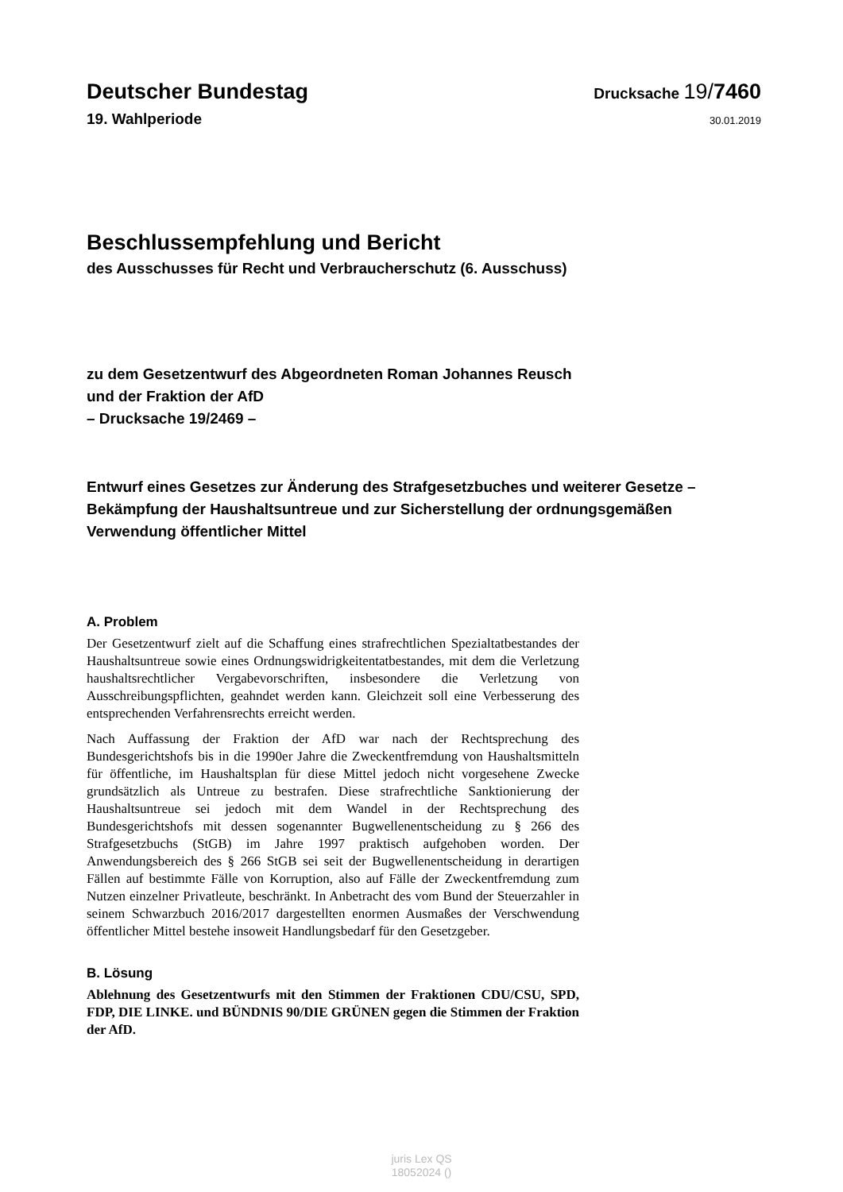Deutscher Bundestag Drucksache 19/7460
19. Wahlperiode 30.01.2019
Beschlussempfehlung und Bericht
des Ausschusses für Recht und Verbraucherschutz (6. Ausschuss)
zu dem Gesetzentwurf des Abgeordneten Roman Johannes Reusch
und der Fraktion der AfD
– Drucksache 19/2469 –
Entwurf eines Gesetzes zur Änderung des Strafgesetzbuches und weiterer Gesetze – Bekämpfung der Haushaltsuntreue und zur Sicherstellung der ordnungsgemäßen Verwendung öffentlicher Mittel
A. Problem
Der Gesetzentwurf zielt auf die Schaffung eines strafrechtlichen Spezialtatbestandes der Haushaltsuntreue sowie eines Ordnungswidrigkeitentatbestandes, mit dem die Verletzung haushaltsrechtlicher Vergabevorschriften, insbesondere die Verletzung von Ausschreibungspflichten, geahndet werden kann. Gleichzeit soll eine Verbesserung des entsprechenden Verfahrensrechts erreicht werden.
Nach Auffassung der Fraktion der AfD war nach der Rechtsprechung des Bundesgerichtshofs bis in die 1990er Jahre die Zweckentfremdung von Haushaltsmitteln für öffentliche, im Haushaltsplan für diese Mittel jedoch nicht vorgesehene Zwecke grundsätzlich als Untreue zu bestrafen. Diese strafrechtliche Sanktionierung der Haushaltsuntreue sei jedoch mit dem Wandel in der Rechtsprechung des Bundesgerichtshofs mit dessen sogenannter Bugwellenentscheidung zu § 266 des Strafgesetzbuchs (StGB) im Jahre 1997 praktisch aufgehoben worden. Der Anwendungsbereich des § 266 StGB sei seit der Bugwellenentscheidung in derartigen Fällen auf bestimmte Fälle von Korruption, also auf Fälle der Zweckentfremdung zum Nutzen einzelner Privatleute, beschränkt. In Anbetracht des vom Bund der Steuerzahler in seinem Schwarzbuch 2016/2017 dargestellten enormen Ausmaßes der Verschwendung öffentlicher Mittel bestehe insoweit Handlungsbedarf für den Gesetzgeber.
B. Lösung
Ablehnung des Gesetzentwurfs mit den Stimmen der Fraktionen CDU/CSU, SPD, FDP, DIE LINKE. und BÜNDNIS 90/DIE GRÜNEN gegen die Stimmen der Fraktion der AfD.
juris Lex QS
18052024 ()